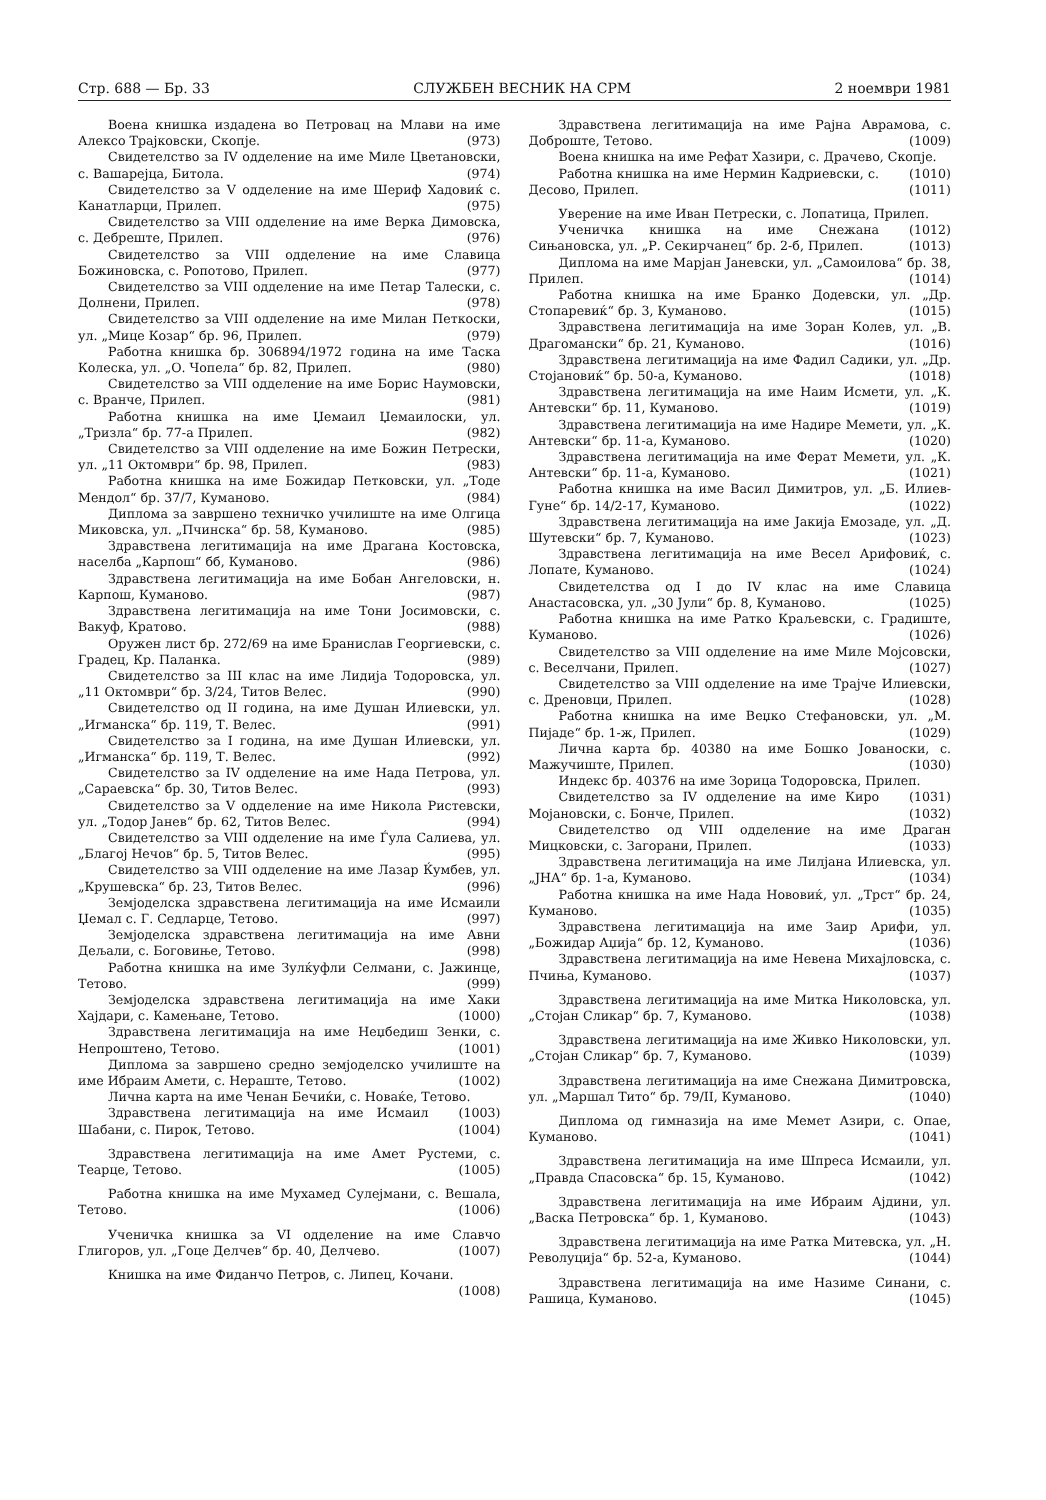Стр. 688 — Бр. 33 СЛУЖБЕН ВЕСНИК НА СРМ 2 ноември 1981
Воена книшка издадена во Петровац на Млави на име Алексо Трајковски, Скопје. (973)
Свидетелство за IV одделение на име Миле Цветановски, с. Вашарејца, Битола. (974)
Свидетелство за V одделение на име Шериф Хадовиќ с. Канатларци, Прилеп. (975)
Свидетелство за VIII одделение на име Верка Димовска, с. Дебреште, Прилеп. (976)
Свидетелство за VIII одделение на име Славица Божиновска, с. Ропотово, Прилеп. (977)
Свидетелство за VIII одделение на име Петар Талески, с. Долнени, Прилеп. (978)
Свидетелство за VIII одделение на име Милан Петкоски, ул. „Мице Козар“ бр. 96, Прилеп. (979)
Работна книшка бр. 306894/1972 година на име Таска Колеска, ул. „О. Чопела“ бр. 82, Прилеп. (980)
Свидетелство за VIII одделение на име Борис Наумовски, с. Вранче, Прилеп. (981)
Работна книшка на име Џемаил Џемаилоски, ул. „Тризла“ бр. 77-а Прилеп. (982)
Свидетелство за VIII одделение на име Божин Петрески, ул. „11 Октомври“ бр. 98, Прилеп. (983)
Работна книшка на име Божидар Петковски, ул. „Тоде Мендол“ бр. 37/7, Куманово. (984)
Диплома за завршено техничко училиште на име Олгица Миковска, ул. „Пчинска“ бр. 58, Куманово. (985)
Здравствена легитимација на име Драгана Костовска, населба „Карпош“ бб, Куманово. (986)
Здравствена легитимација на име Бобан Ангеловски, н. Карпош, Куманово. (987)
Здравствена легитимација на име Тони Јосимовски, с. Вакуф, Кратово. (988)
Оружен лист бр. 272/69 на име Бранислав Георгиевски, с. Градец, Кр. Паланка. (989)
Свидетелство за III клас на име Лидија Тодоровска, ул. „11 Октомври“ бр. 3/24, Титов Велес. (990)
Свидетелство од II година, на име Душан Илиевски, ул. „Игманска“ бр. 119, Т. Велес. (991)
Свидетелство за I година, на име Душан Илиевски, ул. „Игманска“ бр. 119, Т. Велес. (992)
Свидетелство за IV одделение на име Нада Петрова, ул. „Сараевска“ бр. 30, Титов Велес. (993)
Свидетелство за V одделение на име Никола Ристевски, ул. „Тодор Јанев“ бр. 62, Титов Велес. (994)
Свидетелство за VIII одделение на име Ѓула Салиева, ул. „Благој Нечов“ бр. 5, Титов Велес. (995)
Свидетелство за VIII одделение на име Лазар Ќумбев, ул. „Крушевска“ бр. 23, Титов Велес. (996)
Земјоделска здравствена легитимација на име Исмаили Џемал с. Г. Седларце, Тетово. (997)
Земјоделска здравствена легитимација на име Авни Дељали, с. Боговиње, Тетово. (998)
Работна книшка на име Зулќуфли Селмани, с. Јажинце, Тетово. (999)
Земјоделска здравствена легитимација на име Хаки Хајдари, с. Камењане, Тетово. (1000)
Здравствена легитимација на име Неџбедиш Зенки, с. Непроштено, Тетово. (1001)
Диплома за завршено средно земјоделско училиште на име Ибраим Амети, с. Нераште, Тетово. (1002)
Лична карта на име Ченан Бечиќи, с. Новаќе, Тетово. (1003)
Здравствена легитимација на име Исмаил Шабани, с. Пирок, Тетово. (1004)
Здравствена легитимација на име Амет Рустеми, с. Теарце, Тетово. (1005)
Работна книшка на име Мухамед Сулејмани, с. Вешала, Тетово. (1006)
Ученичка книшка за VI одделение на име Славчо Глигоров, ул. „Гоце Делчев“ бр. 40, Делчево. (1007)
Книшка на име Фиданчо Петров, с. Липец, Кочани. (1008)
Здравствена легитимација на име Рајна Аврамова, с. Доброште, Тетово. (1009)
Воена книшка на име Рефат Хазири, с. Драчево, Скопје. (1010)
Работна книшка на име Нермин Кадриевски, с. Десово, Прилеп. (1011)
Уверение на име Иван Петрески, с. Лопатица, Прилеп. (1012)
Ученичка книшка на име Снежана Сињановска, ул. „Р. Секирчанец“ бр. 2-б, Прилеп. (1013)
Диплома на име Марјан Јаневски, ул. „Самоилова“ бр. 38, Прилеп. (1014)
Работна книшка на име Бранко Додевски, ул. „Др. Стопаревиќ“ бр. 3, Куманово. (1015)
Здравствена легитимација на име Зоран Колев, ул. „В. Драгомански“ бр. 21, Куманово. (1016)
Здравствена легитимација на име Фадил Садики, ул. „Др. Стојановиќ“ бр. 50-а, Куманово. (1018)
Здравствена легитимација на име Наим Исмети, ул. „К. Антевски“ бр. 11, Куманово. (1019)
Здравствена легитимација на име Надире Мемети, ул. „К. Антевски“ бр. 11-а, Куманово. (1020)
Здравствена легитимација на име Ферат Мемети, ул. „К. Антевски“ бр. 11-а, Куманово. (1021)
Работна книшка на име Васил Димитров, ул. „Б. Илиев-Гуне“ бр. 14/2-17, Куманово. (1022)
Здравствена легитимација на име Јакија Емозаде, ул. „Д. Шутевски“ бр. 7, Куманово. (1023)
Здравствена легитимација на име Весел Арифовиќ, с. Лопате, Куманово. (1024)
Свидетелства од I до IV клас на име Славица Анастасовска, ул. „30 Јули“ бр. 8, Куманово. (1025)
Работна книшка на име Ратко Краљевски, с. Градиште, Куманово. (1026)
Свидетелство за VIII одделение на име Миле Мојсовски, с. Веселчани, Прилеп. (1027)
Свидетелство за VIII одделение на име Трајче Илиевски, с. Дреновци, Прилеп. (1028)
Работна книшка на име Веџко Стефановски, ул. „М. Пијаде“ бр. 1-ж, Прилеп. (1029)
Лична карта бр. 40380 на име Бошко Јованоски, с. Мажучиште, Прилеп. (1030)
Индекс бр. 40376 на име Зорица Тодоровска, Прилеп. (1031)
Свидетелство за IV одделение на име Киро Мојановски, с. Бонче, Прилеп. (1032)
Свидетелство од VIII одделение на име Драган Мицковски, с. Загорани, Прилеп. (1033)
Здравствена легитимација на име Лилјана Илиевска, ул. „ЈНА“ бр. 1-а, Куманово. (1034)
Работна книшка на име Нада Нововиќ, ул. „Трст“ бр. 24, Куманово. (1035)
Здравствена легитимација на име Заир Арифи, ул. „Божидар Аџија“ бр. 12, Куманово. (1036)
Здравствена легитимација на име Невена Михајловска, с. Пчиња, Куманово. (1037)
Здравствена легитимација на име Митка Николовска, ул. „Стојан Сликар“ бр. 7, Куманово. (1038)
Здравствена легитимација на име Живко Николовски, ул. „Стојан Сликар“ бр. 7, Куманово. (1039)
Здравствена легитимација на име Снежана Димитровска, ул. „Маршал Тито“ бр. 79/II, Куманово. (1040)
Диплома од гимназија на име Мемет Азири, с. Опае, Куманово. (1041)
Здравствена легитимација на име Шпреса Исмаили, ул. „Правда Спасовска“ бр. 15, Куманово. (1042)
Здравствена легитимација на име Ибраим Ајдини, ул. „Васка Петровска“ бр. 1, Куманово. (1043)
Здравствена легитимација на име Ратка Митевска, ул. „Н. Револуција“ бр. 52-а, Куманово. (1044)
Здравствена легитимација на име Назиме Синани, с. Рашица, Куманово. (1045)